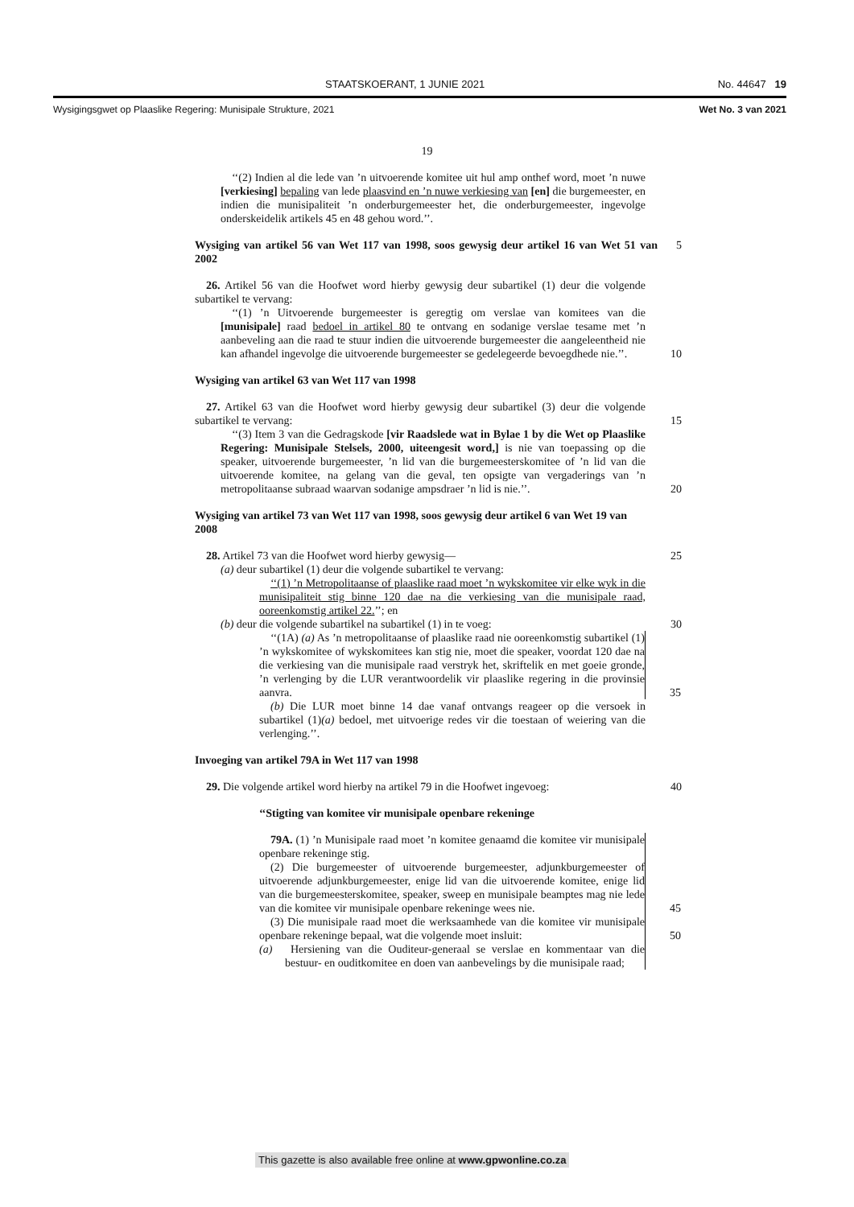STAATSKOERANT, 1 JUNIE 2021 No. 44647 19
Wysigingsgwet op Plaaslike Regering: Munisipale Strukture, 2021 Wet No. 3 van 2021
19
‘‘(2) Indien al die lede van ’n uitvoerende komitee uit hul amp onthef word, moet ’n nuwe [verkiesing] bepaling van lede plaasvind en ’n nuwe verkiesing van [en] die burgemeester, en indien die munisipaliteit ’n onderburgemeester het, die onderburgemeester, ingevolge onderskeidelik artikels 45 en 48 gehou word.’’.
Wysiging van artikel 56 van Wet 117 van 1998, soos gewysig deur artikel 16 van Wet 51 van 2002 5
26. Artikel 56 van die Hoofwet word hierby gewysig deur subartikel (1) deur die volgende subartikel te vervang:
‘‘(1) ’n Uitvoerende burgemeester is geregtig om verslae van komitees van die [munisipale] raad bedoel in artikel 80 te ontvang en sodanige verslae tesame met ’n aanbeveling aan die raad te stuur indien die uitvoerende burgemeester die aangeleentheid nie kan afhandel ingevolge die uitvoerende burgemeester se gedelegeerde bevoegdhede nie.’’. 10
Wysiging van artikel 63 van Wet 117 van 1998
27. Artikel 63 van die Hoofwet word hierby gewysig deur subartikel (3) deur die volgende subartikel te vervang: 15
‘‘(3) Item 3 van die Gedragskode [vir Raadslede wat in Bylae 1 by die Wet op Plaaslike Regering: Munisipale Stelsels, 2000, uiteengesit word,] is nie van toepassing op die speaker, uitvoerende burgemeester, ’n lid van die burgemeesterskomitee of ’n lid van die uitvoerende komitee, na gelang van die geval, ten opsigte van vergaderings van ’n metropolitaanse subraad waarvan sodanige ampsdraer ’n lid is nie.’’. 20
Wysiging van artikel 73 van Wet 117 van 1998, soos gewysig deur artikel 6 van Wet 19 van 2008
28. Artikel 73 van die Hoofwet word hierby gewysig— 25
(a) deur subartikel (1) deur die volgende subartikel te vervang:
‘‘(1) ’n Metropolitaanse of plaaslike raad moet ’n wykskomitee vir elke wyk in die munisipaliteit stig binne 120 dae na die verkiesing van die munisipale raad, ooreenkomstig artikel 22.’’; en
(b) deur die volgende subartikel na subartikel (1) in te voeg: 30
‘‘(1A) (a) As ’n metropolitaanse of plaaslike raad nie ooreenkomstig subartikel (1) ’n wykskomitee of wykskomitees kan stig nie, moet die speaker, voordat 120 dae na die verkiesing van die munisipale raad verstryk het, skriftelik en met goeie gronde, ’n verlenging by die LUR verantwoordelik vir plaaslike regering in die provinsie aanvra. 35
(b) Die LUR moet binne 14 dae vanaf ontvangs reageer op die versoek in subartikel (1)(a) bedoel, met uitvoerige redes vir die toestaan of weiering van die verlenging.’’.
Invoeging van artikel 79A in Wet 117 van 1998
29. Die volgende artikel word hierby na artikel 79 in die Hoofwet ingevoeg: 40
‘‘Stigting van komitee vir munisipale openbare rekeninge
79A. (1) ’n Munisipale raad moet ’n komitee genaamd die komitee vir munisipale openbare rekeninge stig.
(2) Die burgemeester of uitvoerende burgemeester, adjunkburgemeester of uitvoerende adjunkburgemeester, enige lid van die uitvoerende komitee, enige lid van die burgemeesterskomitee, speaker, sweep en munisipale beamptes mag nie lede van die komitee vir munisipale openbare rekeninge wees nie. 45
(3) Die munisipale raad moet die werksaamhede van die komitee vir munisipale openbare rekeninge bepaal, wat die volgende moet insluit: 50
(a) Hersiening van die Ouditeur-generaal se verslae en kommentaar van die bestuur- en ouditkomitee en doen van aanbevelings by die munisipale raad;
This gazette is also available free online at www.gpwonline.co.za